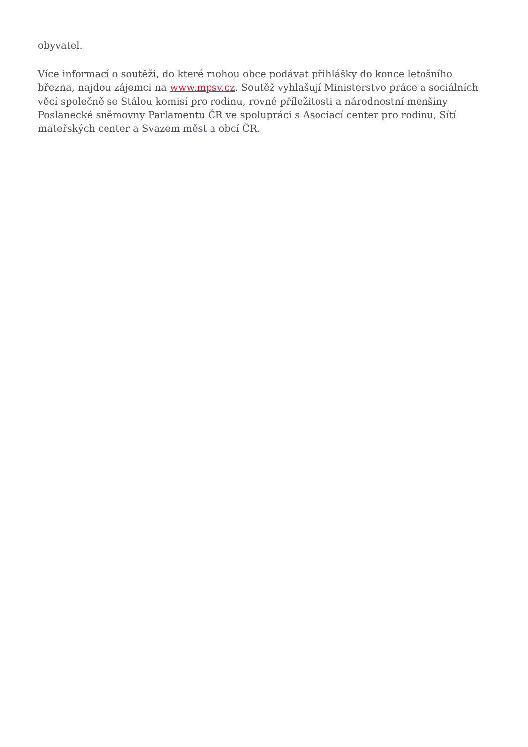obyvatel.
Více informací o soutěži, do které mohou obce podávat přihlášky do konce letošního března, najdou zájemci na www.mpsv.cz. Soutěž vyhlašují Ministerstvo práce a sociálních věcí společně se Stálou komisí pro rodinu, rovné příležitosti a národnostní menšiny Poslanecké sněmovny Parlamentu ČR ve spolupráci s Asociací center pro rodinu, Sítí mateřských center a Svazem měst a obcí ČR.